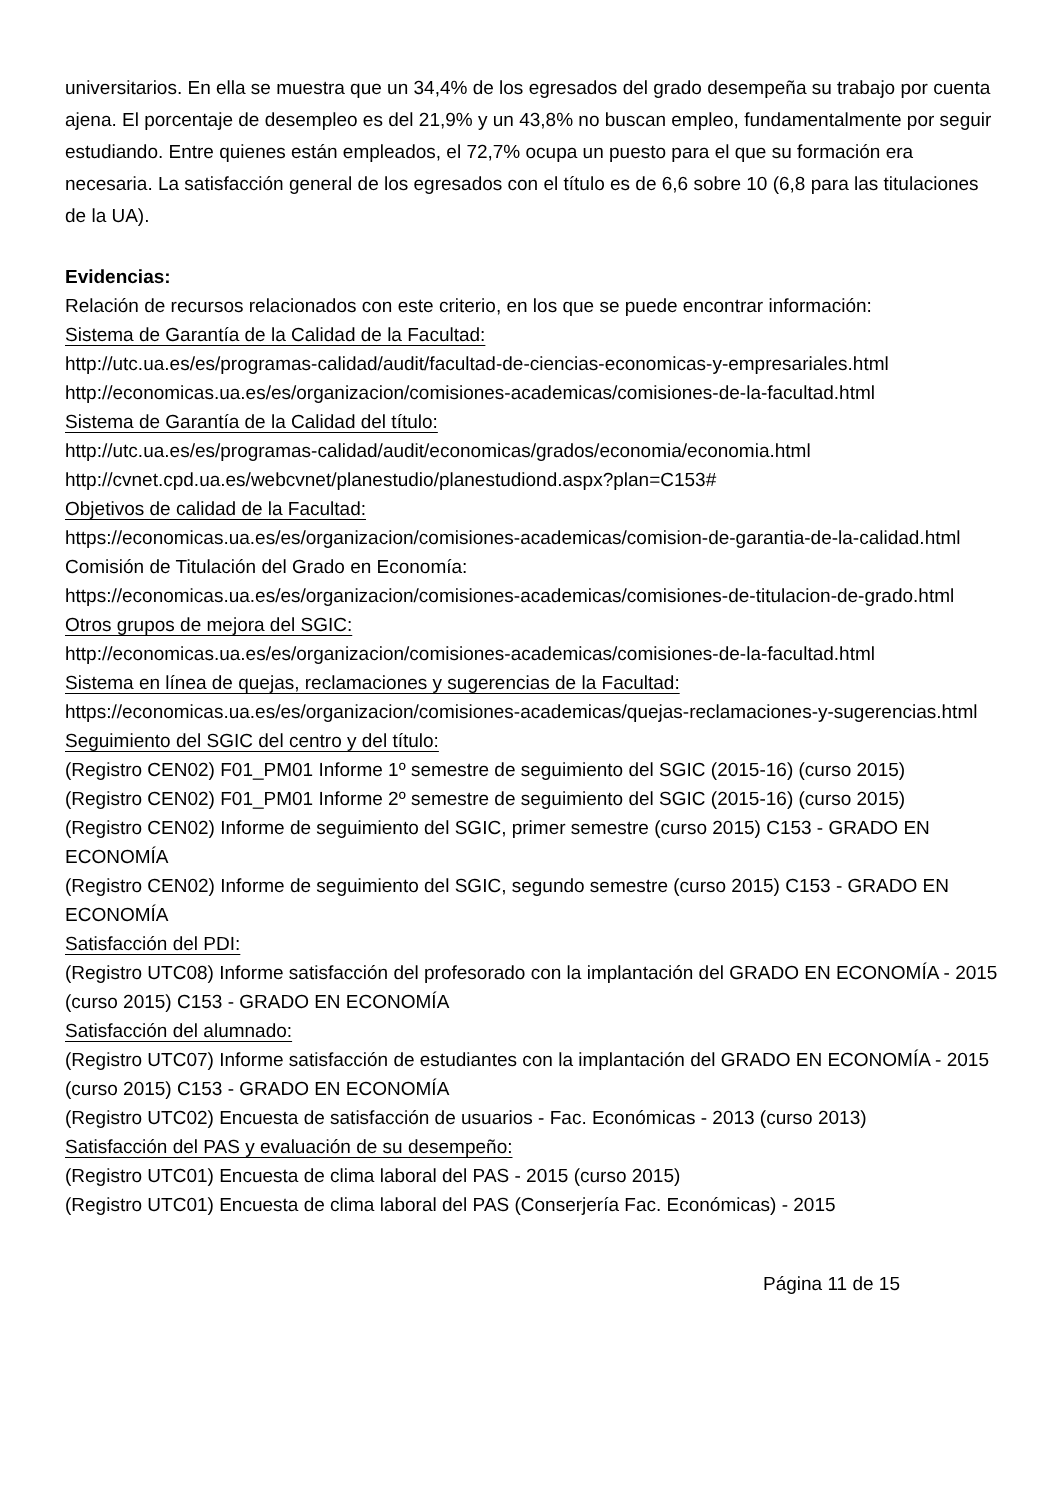universitarios. En ella se muestra que un 34,4% de los egresados del grado desempeña su trabajo por cuenta ajena. El porcentaje de desempleo es del 21,9% y un 43,8% no buscan empleo, fundamentalmente por seguir estudiando. Entre quienes están empleados, el 72,7% ocupa un puesto para el que su formación era necesaria. La satisfacción general de los egresados con el título es de 6,6 sobre 10 (6,8 para las titulaciones de la UA).
Evidencias:
Relación de recursos relacionados con este criterio, en los que se puede encontrar información:
Sistema de Garantía de la Calidad de la Facultad:
http://utc.ua.es/es/programas-calidad/audit/facultad-de-ciencias-economicas-y-empresariales.html
http://economicas.ua.es/es/organizacion/comisiones-academicas/comisiones-de-la-facultad.html
Sistema de Garantía de la Calidad del título:
http://utc.ua.es/es/programas-calidad/audit/economicas/grados/economia/economia.html
http://cvnet.cpd.ua.es/webcvnet/planestudio/planestudiond.aspx?plan=C153#
Objetivos de calidad de la Facultad:
https://economicas.ua.es/es/organizacion/comisiones-academicas/comision-de-garantia-de-la-calidad.html
Comisión de Titulación del Grado en Economía:
https://economicas.ua.es/es/organizacion/comisiones-academicas/comisiones-de-titulacion-de-grado.html
Otros grupos de mejora del SGIC:
http://economicas.ua.es/es/organizacion/comisiones-academicas/comisiones-de-la-facultad.html
Sistema en línea de quejas, reclamaciones y sugerencias de la Facultad:
https://economicas.ua.es/es/organizacion/comisiones-academicas/quejas-reclamaciones-y-sugerencias.html
Seguimiento del SGIC del centro y del título:
(Registro CEN02) F01_PM01 Informe 1º semestre de seguimiento del SGIC (2015-16) (curso 2015)
(Registro CEN02) F01_PM01 Informe 2º semestre de seguimiento del SGIC (2015-16) (curso 2015)
(Registro CEN02) Informe de seguimiento del SGIC, primer semestre (curso 2015) C153 - GRADO EN ECONOMÍA
(Registro CEN02) Informe de seguimiento del SGIC, segundo semestre (curso 2015) C153 - GRADO EN ECONOMÍA
Satisfacción del PDI:
(Registro UTC08) Informe satisfacción del profesorado con la implantación del GRADO EN ECONOMÍA - 2015 (curso 2015) C153 - GRADO EN ECONOMÍA
Satisfacción del alumnado:
(Registro UTC07) Informe satisfacción de estudiantes con la implantación del GRADO EN ECONOMÍA - 2015 (curso 2015) C153 - GRADO EN ECONOMÍA
(Registro UTC02) Encuesta de satisfacción de usuarios - Fac. Económicas - 2013 (curso 2013)
Satisfacción del PAS y evaluación de su desempeño:
(Registro UTC01) Encuesta de clima laboral del PAS - 2015 (curso 2015)
(Registro UTC01) Encuesta de clima laboral del PAS (Conserjería Fac. Económicas) - 2015
Página 11 de 15